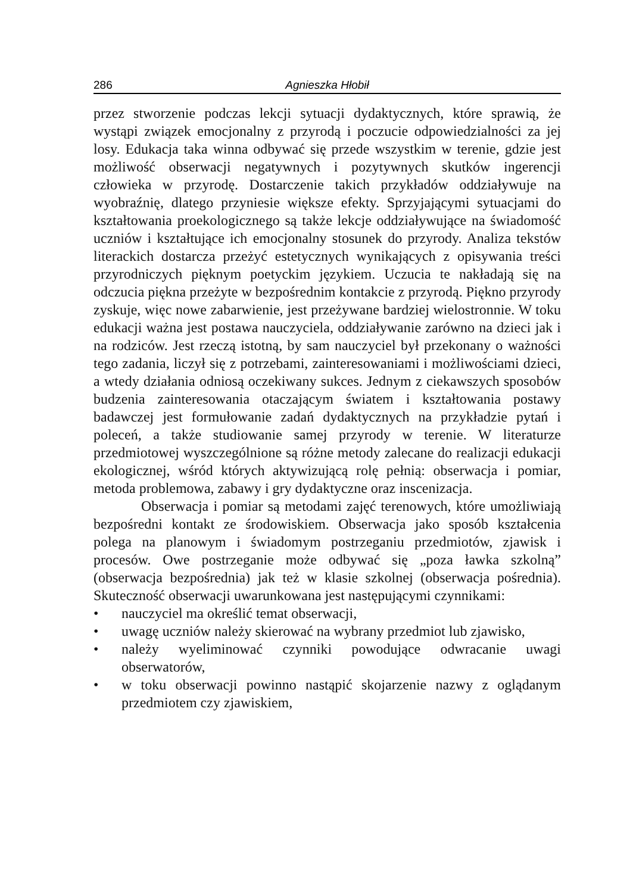286 Agnieszka Hłobił
przez stworzenie podczas lekcji sytuacji dydaktycznych, które sprawią, że wystąpi związek emocjonalny z przyrodą i poczucie odpowiedzialności za jej losy. Edukacja taka winna odbywać się przede wszystkim w terenie, gdzie jest możliwość obserwacji negatywnych i pozytywnych skutków ingerencji człowieka w przyrodę. Dostarczenie takich przykładów oddziaływuje na wyobraźnię, dlatego przyniesie większe efekty. Sprzyjającymi sytuacjami do kształtowania proekologicznego są także lekcje oddziaływujące na świadomość uczniów i kształtujące ich emocjonalny stosunek do przyrody. Analiza tekstów literackich dostarcza przeżyć estetycznych wynikających z opisywania treści przyrodniczych pięknym poetyckim językiem. Uczucia te nakładają się na odczucia piękna przeżyte w bezpośrednim kontakcie z przyrodą. Piękno przyrody zyskuje, więc nowe zabarwienie, jest przeżywane bardziej wielostronnie. W toku edukacji ważna jest postawa nauczyciela, oddziaływanie zarówno na dzieci jak i na rodziców. Jest rzeczą istotną, by sam nauczyciel był przekonany o ważności tego zadania, liczył się z potrzebami, zainteresowaniami i możliwościami dzieci, a wtedy działania odniosą oczekiwany sukces. Jednym z ciekawszych sposobów budzenia zainteresowania otaczającym światem i kształtowania postawy badawczej jest formułowanie zadań dydaktycznych na przykładzie pytań i poleceń, a także studiowanie samej przyrody w terenie. W literaturze przedmiotowej wyszczególnione są różne metody zalecane do realizacji edukacji ekologicznej, wśród których aktywizującą rolę pełnią: obserwacja i pomiar, metoda problemowa, zabawy i gry dydaktyczne oraz inscenizacja.
Obserwacja i pomiar są metodami zajęć terenowych, które umożliwiają bezpośredni kontakt ze środowiskiem. Obserwacja jako sposób kształcenia polega na planowym i świadomym postrzeganiu przedmiotów, zjawisk i procesów. Owe postrzeganie może odbywać się „poza ławka szkolną” (obserwacja bezpośrednia) jak też w klasie szkolnej (obserwacja pośrednia). Skuteczność obserwacji uwarunkowana jest następującymi czynnikami:
• nauczyciel ma określić temat obserwacji,
• uwagę uczniów należy skierować na wybrany przedmiot lub zjawisko,
• należy wyeliminować czynniki powodujące odwracanie uwagi obserwatorów,
• w toku obserwacji powinno nastąpić skojarzenie nazwy z oglądanym przedmiotem czy zjawiskiem,